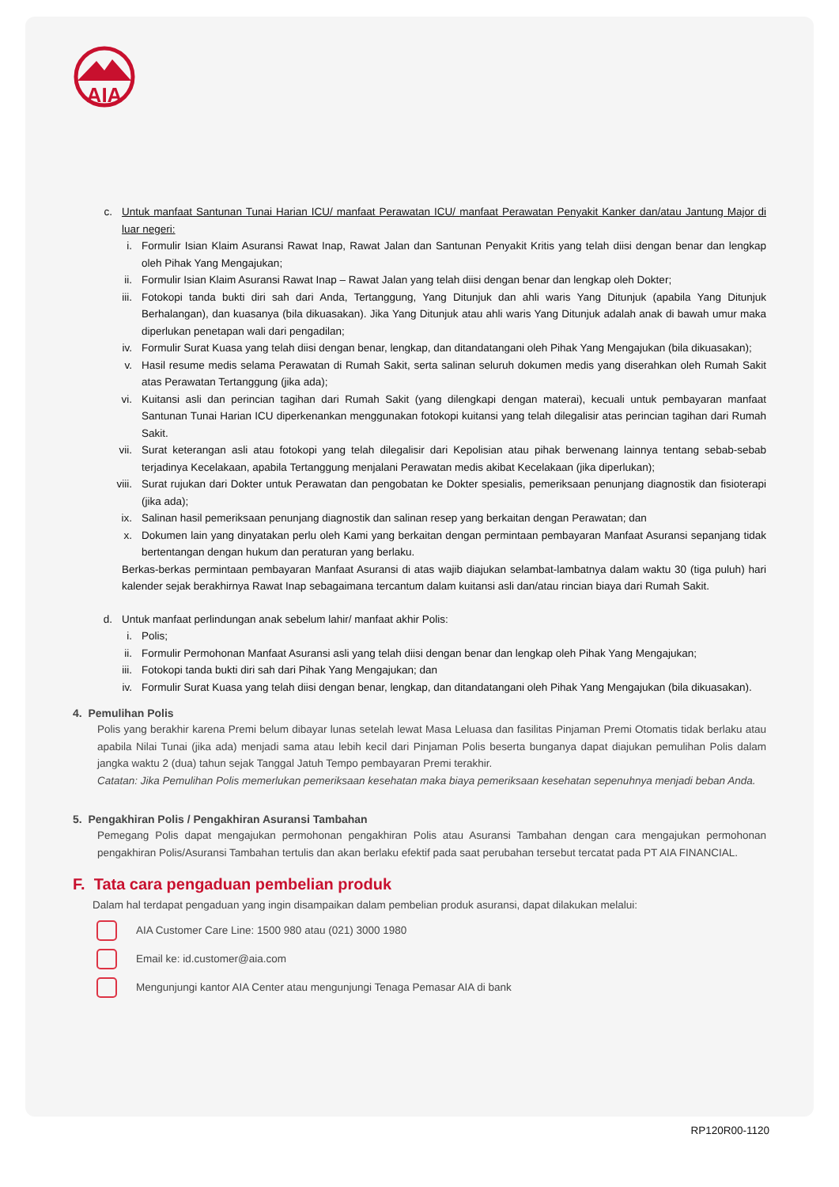AIA
c. Untuk manfaat Santunan Tunai Harian ICU/ manfaat Perawatan ICU/ manfaat Perawatan Penyakit Kanker dan/atau Jantung Major di luar negeri:
i. Formulir Isian Klaim Asuransi Rawat Inap, Rawat Jalan dan Santunan Penyakit Kritis yang telah diisi dengan benar dan lengkap oleh Pihak Yang Mengajukan;
ii. Formulir Isian Klaim Asuransi Rawat Inap – Rawat Jalan yang telah diisi dengan benar dan lengkap oleh Dokter;
iii. Fotokopi tanda bukti diri sah dari Anda, Tertanggung, Yang Ditunjuk dan ahli waris Yang Ditunjuk (apabila Yang Ditunjuk Berhalangan), dan kuasanya (bila dikuasakan). Jika Yang Ditunjuk atau ahli waris Yang Ditunjuk adalah anak di bawah umur maka diperlukan penetapan wali dari pengadilan;
iv. Formulir Surat Kuasa yang telah diisi dengan benar, lengkap, dan ditandatangani oleh Pihak Yang Mengajukan (bila dikuasakan);
v. Hasil resume medis selama Perawatan di Rumah Sakit, serta salinan seluruh dokumen medis yang diserahkan oleh Rumah Sakit atas Perawatan Tertanggung (jika ada);
vi. Kuitansi asli dan perincian tagihan dari Rumah Sakit (yang dilengkapi dengan materai), kecuali untuk pembayaran manfaat Santunan Tunai Harian ICU diperkenankan menggunakan fotokopi kuitansi yang telah dilegalisir atas perincian tagihan dari Rumah Sakit.
vii. Surat keterangan asli atau fotokopi yang telah dilegalisir dari Kepolisian atau pihak berwenang lainnya tentang sebab-sebab terjadinya Kecelakaan, apabila Tertanggung menjalani Perawatan medis akibat Kecelakaan (jika diperlukan);
viii. Surat rujukan dari Dokter untuk Perawatan dan pengobatan ke Dokter spesialis, pemeriksaan penunjang diagnostik dan fisioterapi (jika ada);
ix. Salinan hasil pemeriksaan penunjang diagnostik dan salinan resep yang berkaitan dengan Perawatan; dan
x. Dokumen lain yang dinyatakan perlu oleh Kami yang berkaitan dengan permintaan pembayaran Manfaat Asuransi sepanjang tidak bertentangan dengan hukum dan peraturan yang berlaku.
Berkas-berkas permintaan pembayaran Manfaat Asuransi di atas wajib diajukan selambat-lambatnya dalam waktu 30 (tiga puluh) hari kalender sejak berakhirnya Rawat Inap sebagaimana tercantum dalam kuitansi asli dan/atau rincian biaya dari Rumah Sakit.
d. Untuk manfaat perlindungan anak sebelum lahir/ manfaat akhir Polis:
i. Polis;
ii. Formulir Permohonan Manfaat Asuransi asli yang telah diisi dengan benar dan lengkap oleh Pihak Yang Mengajukan;
iii. Fotokopi tanda bukti diri sah dari Pihak Yang Mengajukan; dan
iv. Formulir Surat Kuasa yang telah diisi dengan benar, lengkap, dan ditandatangani oleh Pihak Yang Mengajukan (bila dikuasakan).
4. Pemulihan Polis
Polis yang berakhir karena Premi belum dibayar lunas setelah lewat Masa Leluasa dan fasilitas Pinjaman Premi Otomatis tidak berlaku atau apabila Nilai Tunai (jika ada) menjadi sama atau lebih kecil dari Pinjaman Polis beserta bunganya dapat diajukan pemulihan Polis dalam jangka waktu 2 (dua) tahun sejak Tanggal Jatuh Tempo pembayaran Premi terakhir.
Catatan: Jika Pemulihan Polis memerlukan pemeriksaan kesehatan maka biaya pemeriksaan kesehatan sepenuhnya menjadi beban Anda.
5. Pengakhiran Polis / Pengakhiran Asuransi Tambahan
Pemegang Polis dapat mengajukan permohonan pengakhiran Polis atau Asuransi Tambahan dengan cara mengajukan permohonan pengakhiran Polis/Asuransi Tambahan tertulis dan akan berlaku efektif pada saat perubahan tersebut tercatat pada PT AIA FINANCIAL.
F. Tata cara pengaduan pembelian produk
Dalam hal terdapat pengaduan yang ingin disampaikan dalam pembelian produk asuransi, dapat dilakukan melalui:
AIA Customer Care Line: 1500 980 atau (021) 3000 1980
Email ke: id.customer@aia.com
Mengunjungi kantor AIA Center atau mengunjungi Tenaga Pemasar AIA di bank
RP120R00-1120